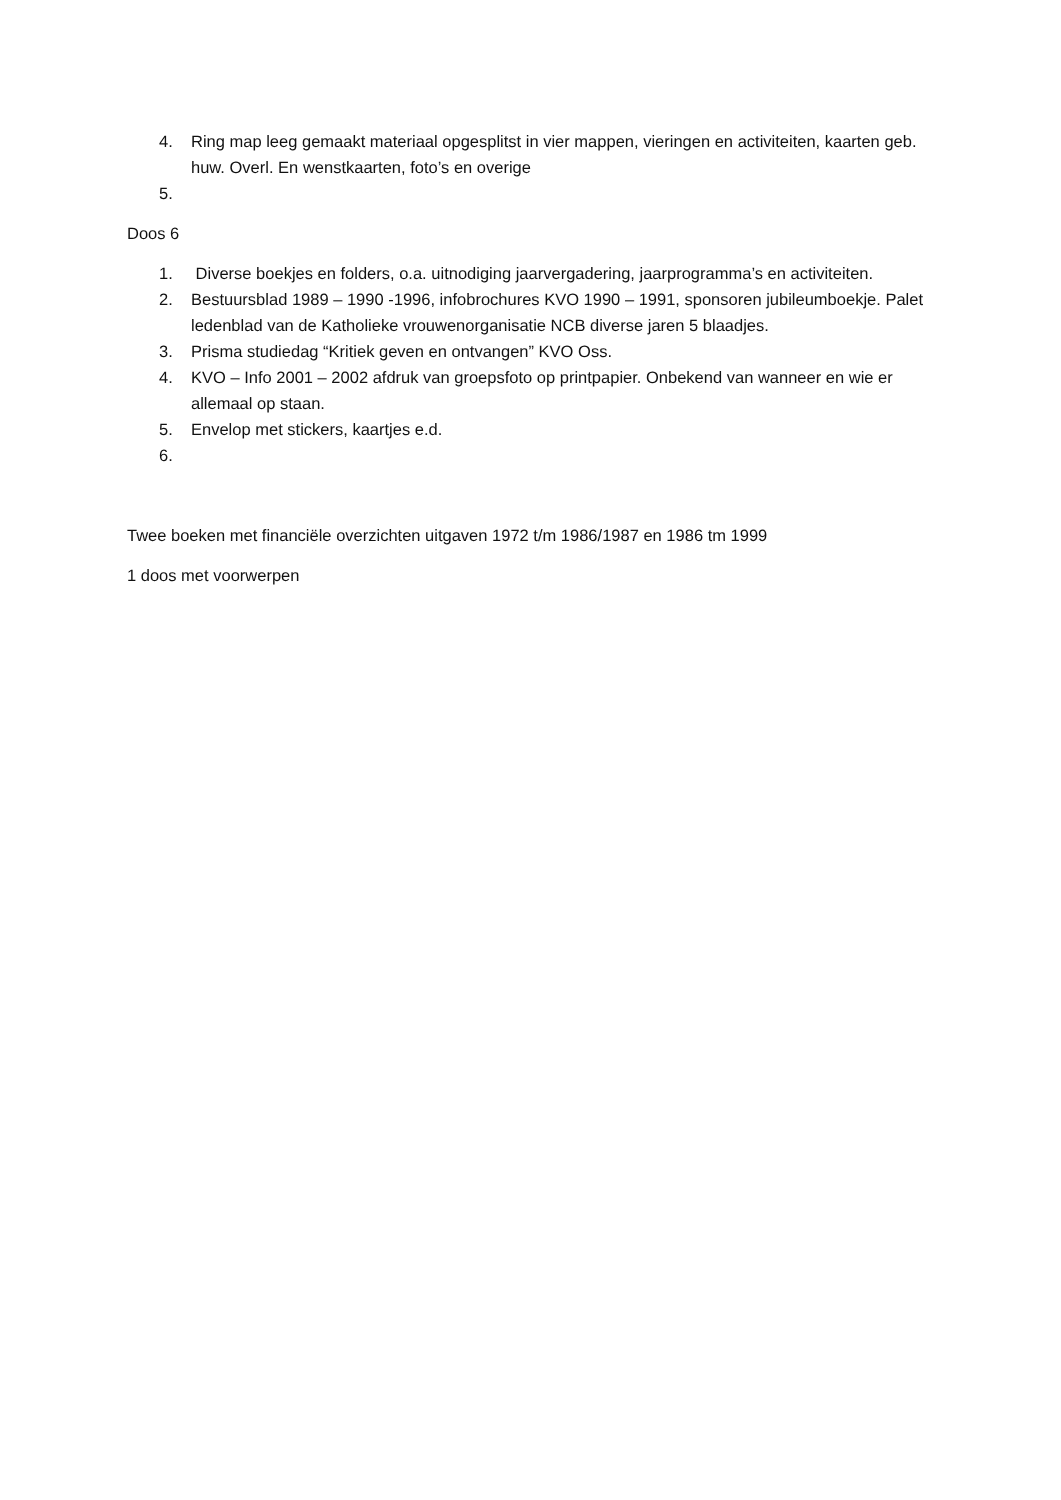4. Ring map leeg gemaakt materiaal opgesplitst in vier mappen, vieringen en activiteiten, kaarten geb. huw. Overl. En wenstkaarten, foto’s en overige
5.
Doos 6
1. Diverse boekjes en folders, o.a. uitnodiging jaarvergadering, jaarprogramma’s en activiteiten.
2. Bestuursblad 1989 – 1990 -1996, infobrochures KVO 1990 – 1991, sponsoren jubileumboekje. Palet ledenblad van de Katholieke vrouwenorganisatie NCB diverse jaren 5 blaadjes.
3. Prisma studiedag “Kritiek geven en ontvangen” KVO Oss.
4. KVO – Info 2001 – 2002 afdruk van groepsfoto op printpapier. Onbekend van wanneer en wie er allemaal op staan.
5. Envelop met stickers, kaartjes e.d.
6.
Twee boeken met financiële overzichten uitgaven 1972 t/m 1986/1987 en 1986 tm 1999
1 doos met voorwerpen